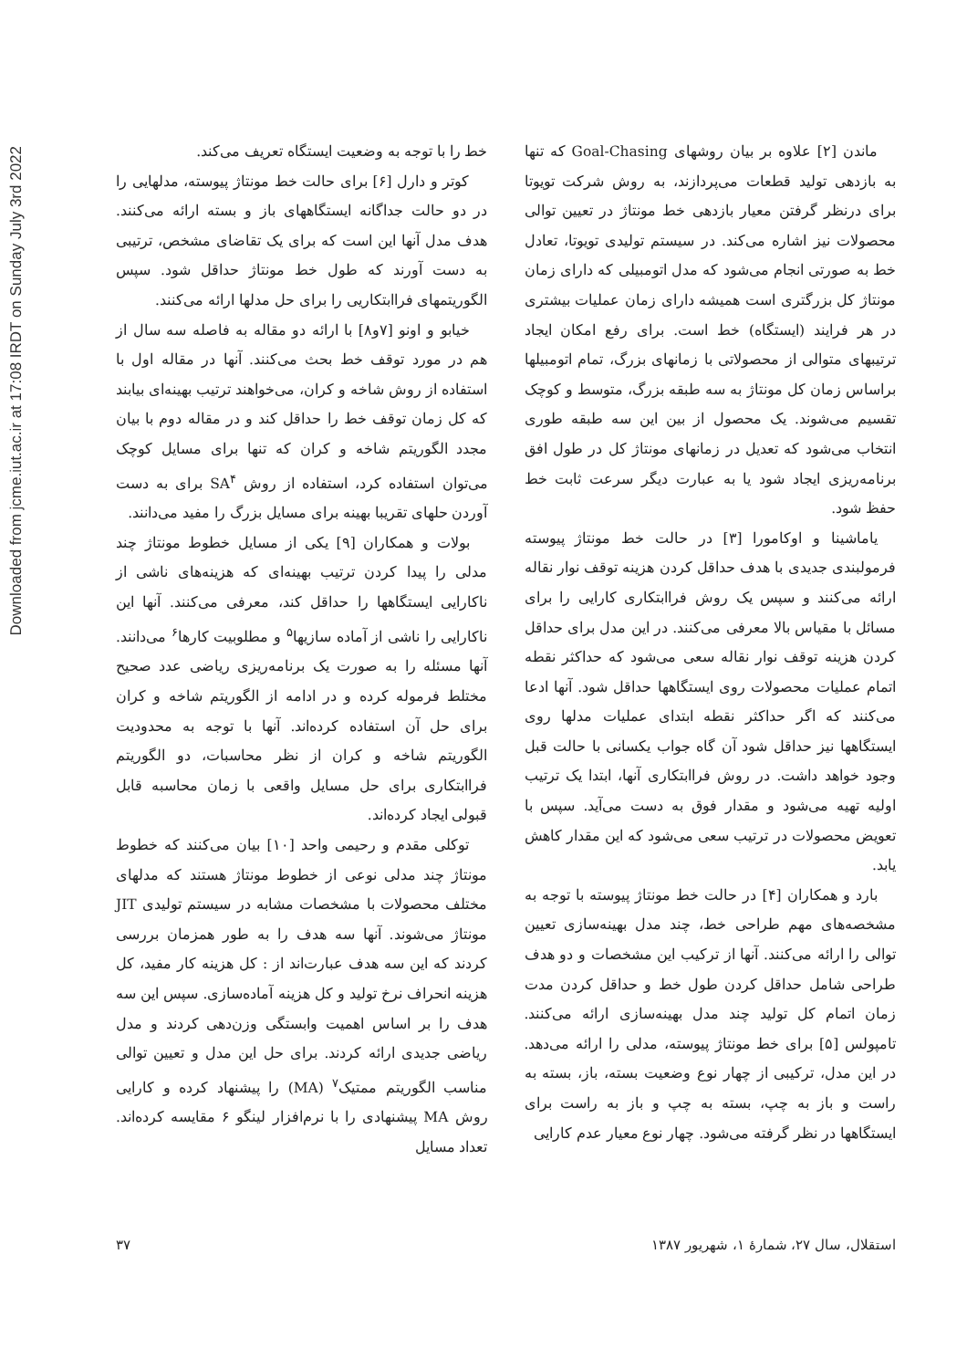Downloaded from jcme.iut.ac.ir at 17:08 IRDT on Sunday July 3rd 2022
ماندن [۲] علاوه بر بیان روشهای Goal-Chasing که تنها به بازدهی تولید قطعات می‌پردازند، به روش شرکت تویوتا برای درنظر گرفتن معیار بازدهی خط مونتاژ در تعیین توالی محصولات نیز اشاره می‌کند. در سیستم تولیدی تویوتا، تعادل خط به صورتی انجام می‌شود که مدل اتومبیلی که دارای زمان مونتاژ کل بزرگتری است همیشه دارای زمان عملیات بیشتری در هر فرایند (ایستگاه) خط است. برای رفع امکان ایجاد ترتیبهای متوالی از محصولاتی با زمانهای بزرگ، تمام اتومبیلها براساس زمان کل مونتاژ به سه طبقه بزرگ، متوسط و کوچک تقسیم می‌شوند. یک محصول از بین این سه طبقه طوری انتخاب می‌شود که تعدیل در زمانهای مونتاژ کل در طول افق برنامه‌ریزی ایجاد شود یا به عبارت دیگر سرعت ثابت خط حفظ شود.
یاماشینا و اوکامورا [۳] در حالت خط مونتاژ پیوسته فرمولبندی جدیدی با هدف حداقل کردن هزینه توقف نوار نقاله ارائه می‌کنند و سپس یک روش فراابتکاری کارایی را برای مسائل با مقیاس بالا معرفی می‌کنند. در این مدل برای حداقل کردن هزینه توقف نوار نقاله سعی می‌شود که حداکثر نقطه اتمام عملیات محصولات روی ایستگاهها حداقل شود. آنها ادعا می‌کنند که اگر حداکثر نقطه ابتدای عملیات مدلها روی ایستگاهها نیز حداقل شود آن گاه جواب یکسانی با حالت قبل وجود خواهد داشت. در روش فراابتکاری آنها، ابتدا یک ترتیب اولیه تهیه می‌شود و مقدار فوق به دست می‌آید. سپس با تعویض محصولات در ترتیب سعی می‌شود که این مقدار کاهش یابد.
بارد و همکاران [۴] در حالت خط مونتاژ پیوسته با توجه به مشخصه‌های مهم طراحی خط، چند مدل بهینه‌سازی تعیین توالی را ارائه می‌کنند. آنها از ترکیب این مشخصات و دو هدف طراحی شامل حداقل کردن طول خط و حداقل کردن مدت زمان اتمام کل تولید چند مدل بهینه‌سازی ارائه می‌کنند. تامپولس [۵] برای خط مونتاژ پیوسته، مدلی را ارائه می‌دهد. در این مدل، ترکیبی از چهار نوع وضعیت بسته، باز، بسته به راست و باز به چپ، بسته به چپ و باز به راست برای ایستگاهها در نظر گرفته می‌شود. چهار نوع معیار عدم کارایی
خط را با توجه به وضعیت ایستگاه تعریف می‌کند.
کوتر و دارل [۶] برای حالت خط مونتاژ پیوسته، مدلهایی را در دو حالت جداگانه ایستگاههای باز و بسته ارائه می‌کنند. هدف مدل آنها این است که برای یک تقاضای مشخص، ترتیبی به دست آورند که طول خط مونتاژ حداقل شود. سپس الگوریتمهای فراابتکاریی را برای حل مدلها ارائه می‌کنند.
خیابو و اونو [۷و۸] با ارائه دو مقاله به فاصله سه سال از هم در مورد توقف خط بحث می‌کنند. آنها در مقاله اول با استفاده از روش شاخه و کران، می‌خواهند ترتیب بهینه‌ای بیابند که کل زمان توقف خط را حداقل کند و در مقاله دوم با بیان مجدد الگوریتم شاخه و کران که تنها برای مسایل کوچک می‌توان استفاده کرد، استفاده از روش SA<sup>۴</sup> برای به دست آوردن حلهای تقریبا بهینه برای مسایل بزرگ را مفید می‌دانند.
بولات و همکاران [۹] یکی از مسایل خطوط مونتاژ چند مدلی را پیدا کردن ترتیب بهینه‌ای که هزینه‌های ناشی از ناکارایی ایستگاهها را حداقل کند، معرفی می‌کنند. آنها این ناکارایی را ناشی از آماده سازیها<sup>۵</sup> و مطلوبیت کارها<sup>۶</sup> می‌دانند. آنها مسئله را به صورت یک برنامه‌ریزی ریاضی عدد صحیح مختلط فرموله کرده و در ادامه از الگوریتم شاخه و کران برای حل آن استفاده کرده‌اند. آنها با توجه به محدودیت الگوریتم شاخه و کران از نظر محاسبات، دو الگوریتم فراابتکاری برای حل مسایل واقعی با زمان محاسبه قابل قبولی ایجاد کرده‌اند.
توکلی مقدم و رحیمی واحد [۱۰] بیان می‌کنند که خطوط مونتاژ چند مدلی نوعی از خطوط مونتاژ هستند که مدلهای مختلف محصولات با مشخصات مشابه در سیستم تولیدی JIT مونتاژ می‌شوند. آنها سه هدف را به طور همزمان بررسی کردند که این سه هدف عبارت‌اند از : کل هزینه کار مفید، کل هزینه انحراف نرخ تولید و کل هزینه آماده‌سازی. سپس این سه هدف را بر اساس اهمیت وابستگی وزن‌دهی کردند و مدل ریاضی جدیدی ارائه کردند. برای حل این مدل و تعیین توالی مناسب الگوریتم ممتیک<sup>۷</sup> (MA) را پیشنهاد کرده و کارایی روش MA پیشنهادی را با نرم‌افزار لینگو ۶ مقایسه کرده‌اند. تعداد مسایل
استقلال، سال ۲۷، شمارهٔ ۱، شهریور ۱۳۸۷ ۳۷